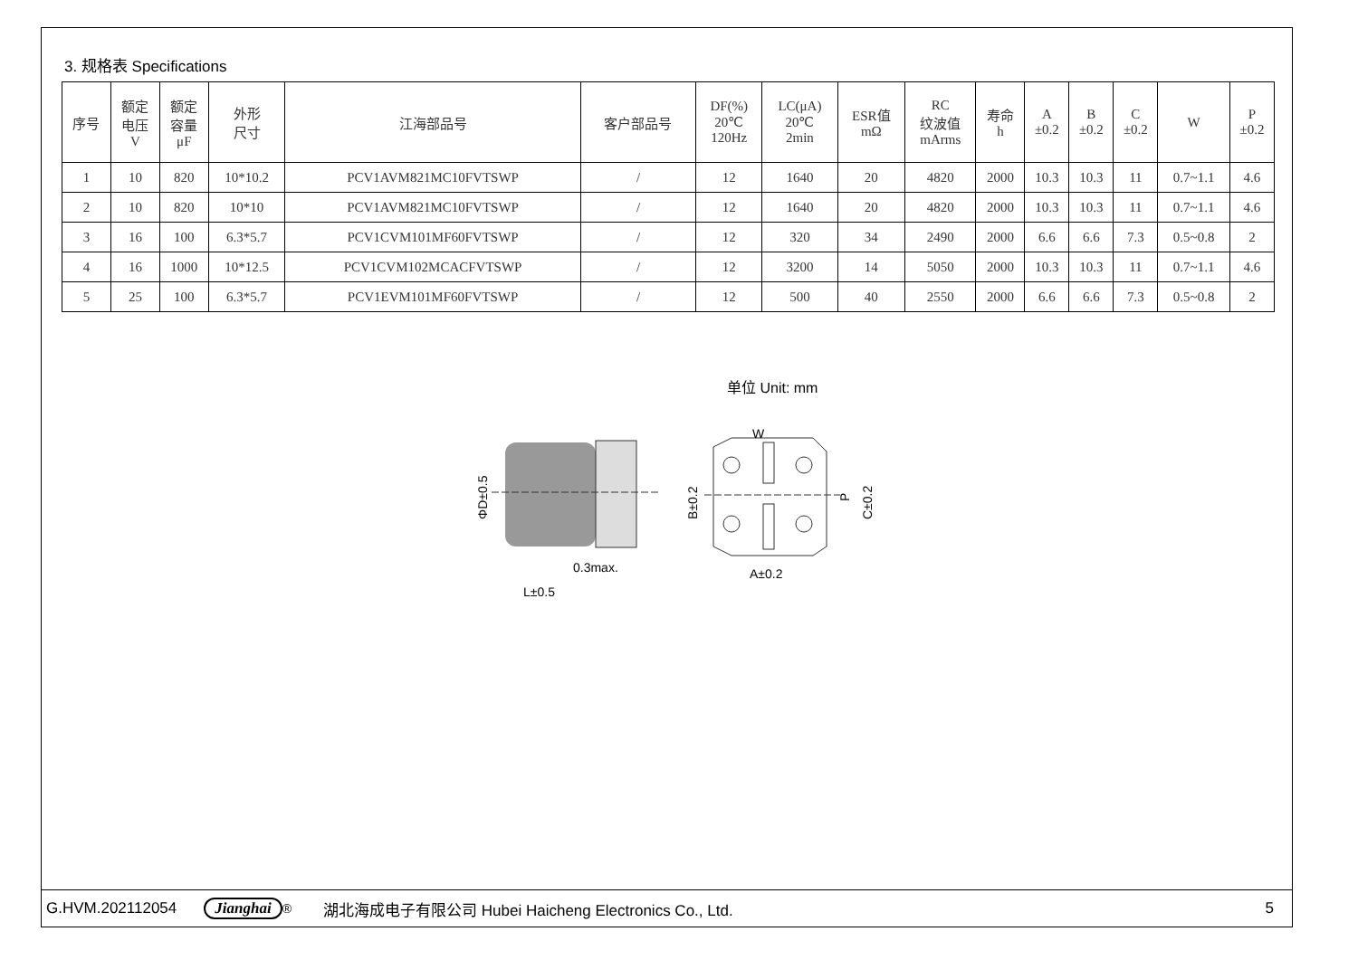3. 规格表 Specifications
| 序号 | 额定 电压 V | 额定 容量 μF | 外形 尺寸 | 江海部品号 | 客户部品号 | DF(%) 20℃ 120Hz | LC(μA) 20℃ 2min | ESR值 mΩ | RC 纹波值 mArms | 寿命 h | A ±0.2 | B ±0.2 | C ±0.2 | W | P ±0.2 |
| --- | --- | --- | --- | --- | --- | --- | --- | --- | --- | --- | --- | --- | --- | --- | --- |
| 1 | 10 | 820 | 10*10.2 | PCV1AVM821MC10FVTSWP | / | 12 | 1640 | 20 | 4820 | 2000 | 10.3 | 10.3 | 11 | 0.7~1.1 | 4.6 |
| 2 | 10 | 820 | 10*10 | PCV1AVM821MC10FVTSWP | / | 12 | 1640 | 20 | 4820 | 2000 | 10.3 | 10.3 | 11 | 0.7~1.1 | 4.6 |
| 3 | 16 | 100 | 6.3*5.7 | PCV1CVM101MF60FVTSWP | / | 12 | 320 | 34 | 2490 | 2000 | 6.6 | 6.6 | 7.3 | 0.5~0.8 | 2 |
| 4 | 16 | 1000 | 10*12.5 | PCV1CVM102MCACFVTSWP | / | 12 | 3200 | 14 | 5050 | 2000 | 10.3 | 10.3 | 11 | 0.7~1.1 | 4.6 |
| 5 | 25 | 100 | 6.3*5.7 | PCV1EVM101MF60FVTSWP | / | 12 | 500 | 40 | 2550 | 2000 | 6.6 | 6.6 | 7.3 | 0.5~0.8 | 2 |
单位 Unit: mm
ΦD±0.5
0.3max.
L±0.5
B±0.2
C±0.2
P
W
A±0.2
G.HVM.202112054 Jianghai<sup>®</sup> 湖北海成电子有限公司 Hubei Haicheng Electronics Co., Ltd. 5